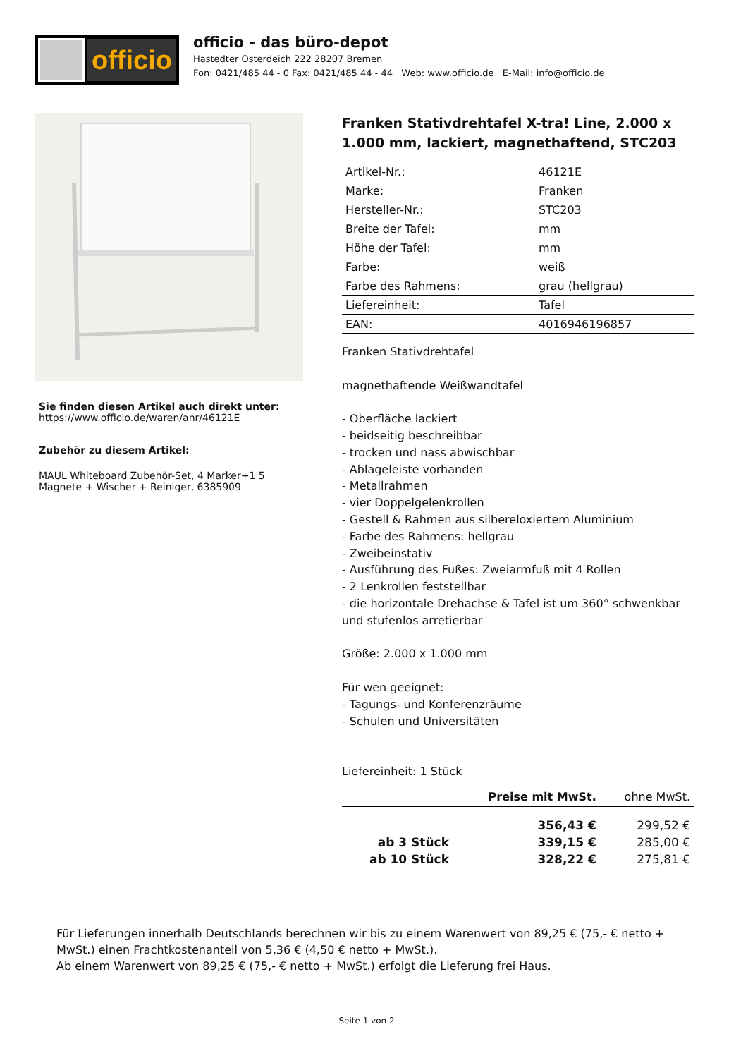officio
officio - das büro-depot
Hastedter Osterdeich 222 28207 Bremen
Fon: 0421/485 44 - 0 Fax: 0421/485 44 - 44 Web: www.officio.de E-Mail: info@officio.de
Sie finden diesen Artikel auch direkt unter:
https://www.officio.de/waren/anr/46121E
Zubehör zu diesem Artikel:
MAUL Whiteboard Zubehör-Set, 4 Marker+1 5 Magnete + Wischer + Reiniger, 6385909
Franken Stativdrehtafel X-tra! Line, 2.000 x 1.000 mm, lackiert, magnethaftend, STC203
| Artikel-Nr.: | 46121E |
| Marke: | Franken |
| Hersteller-Nr.: | STC203 |
| Breite der Tafel: | mm |
| Höhe der Tafel: | mm |
| Farbe: | weiß |
| Farbe des Rahmens: | grau (hellgrau) |
| Liefereinheit: | Tafel |
| EAN: | 4016946196857 |
Franken Stativdrehtafel
magnethaftende Weißwandtafel
- Oberfläche lackiert
- beidseitig beschreibbar
- trocken und nass abwischbar
- Ablageleiste vorhanden
- Metallrahmen
- vier Doppelgelenkrollen
- Gestell & Rahmen aus silbereloxiertem Aluminium
- Farbe des Rahmens: hellgrau
- Zweibeinstativ
- Ausführung des Fußes: Zweiarmfuß mit 4 Rollen
- 2 Lenkrollen feststellbar
- die horizontale Drehachse & Tafel ist um 360° schwenkbar und stufenlos arretierbar
Größe: 2.000 x 1.000 mm
Für wen geeignet:
- Tagungs- und Konferenzräume
- Schulen und Universitäten
Liefereinheit: 1 Stück
| | Preise mit MwSt. | ohne MwSt. |
| --- | --- | --- |
| | 356,43 € | 299,52 € |
| ab 3 Stück | 339,15 € | 285,00 € |
| ab 10 Stück | 328,22 € | 275,81 € |
Für Lieferungen innerhalb Deutschlands berechnen wir bis zu einem Warenwert von 89,25 € (75,- € netto + MwSt.) einen Frachtkostenanteil von 5,36 € (4,50 € netto + MwSt.).
Ab einem Warenwert von 89,25 € (75,- € netto + MwSt.) erfolgt die Lieferung frei Haus.
Seite 1 von 2